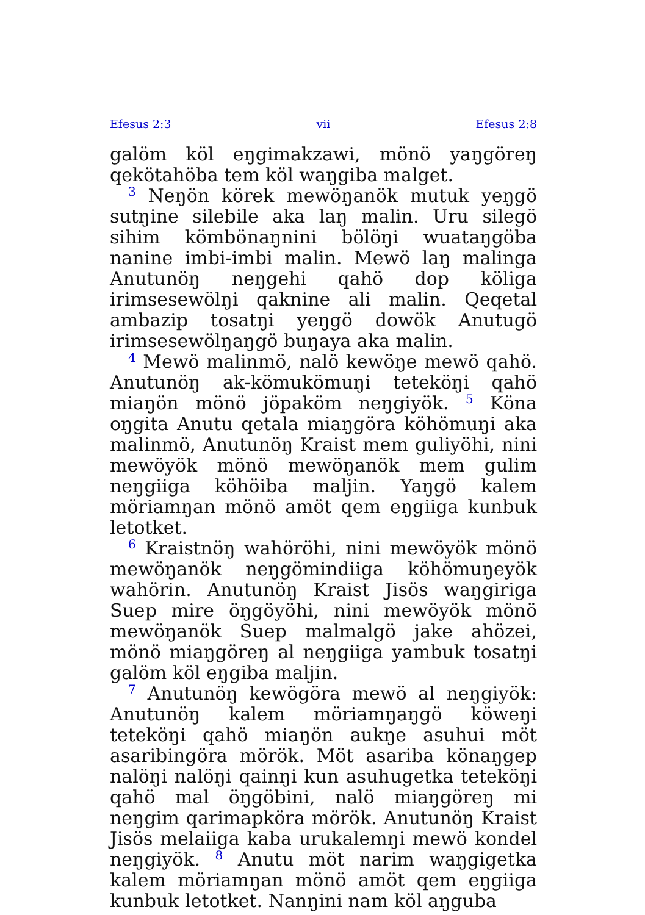Efesus 2:3 vii Efesus 2:8
galöm köl eŋgimakzawi, mönö yaŋgöreŋ qekötahöba tem köl waŋgiba malget.
<sup>3</sup> Neŋön körek mewöŋanök mutuk yeŋgö sutŋine silebile aka laŋ malin. Uru silegö sihim kömbönaŋnini bölöŋi wuataŋgöba nanine imbi-imbi malin. Mewö laŋ malinga Anutunöŋ neŋgehi qahö dop köliga irimsesewölŋi qaknine ali malin. Qeqetal ambazip tosatŋi yeŋgö dowök Anutugö irimsesewölŋaŋgö buŋaya aka malin.
<sup>4</sup> Mewö malinmö, nalö kewöŋe mewö qahö. Anutunöŋ ak-kömukömuŋi teteköŋi qahö miaŋön mönö jöpaköm neŋgiyök. <sup>5</sup> Köna oŋgita Anutu qetala miaŋgöra köhömuŋi aka malinmö, Anutunöŋ Kraist mem guliyöhi, nini mewöyök mönö mewöŋanök mem gulim neŋgiiga köhöiba maljin. Yaŋgö kalem möriamŋan mönö amöt qem eŋgiiga kunbuk letotket.
<sup>6</sup> Kraistnöŋ wahöröhi, nini mewöyök mönö mewöŋanök neŋgömindiiga köhömuŋeyök wahörin. Anutunöŋ Kraist Jisös waŋgiriga Suep mire öŋgöyöhi, nini mewöyök mönö mewöŋanök Suep malmalgö jake ahözei, mönö miaŋgöreŋ al neŋgiiga yambuk tosatŋi galöm köl eŋgiba maljin.
<sup>7</sup> Anutunöŋ kewögöra mewö al neŋgiyök: Anutunöŋ kalem möriamŋaŋgö köweŋi teteköŋi qahö miaŋön aukŋe asuhui möt asaribingöra mörök. Möt asariba könaŋgep nalöŋi nalöŋi qainŋi kun asuhugetka teteköŋi qahö mal öŋgöbini, nalö miaŋgöreŋ mi neŋgim qarimapköra mörök. Anutunöŋ Kraist Jisös melaiiga kaba urukalemŋi mewö kondel neŋgiyök. <sup>8</sup> Anutu möt narim waŋgigetka kalem möriamŋan mönö amöt qem eŋgiiga kunbuk letotket. Nanŋini nam köl aŋguba